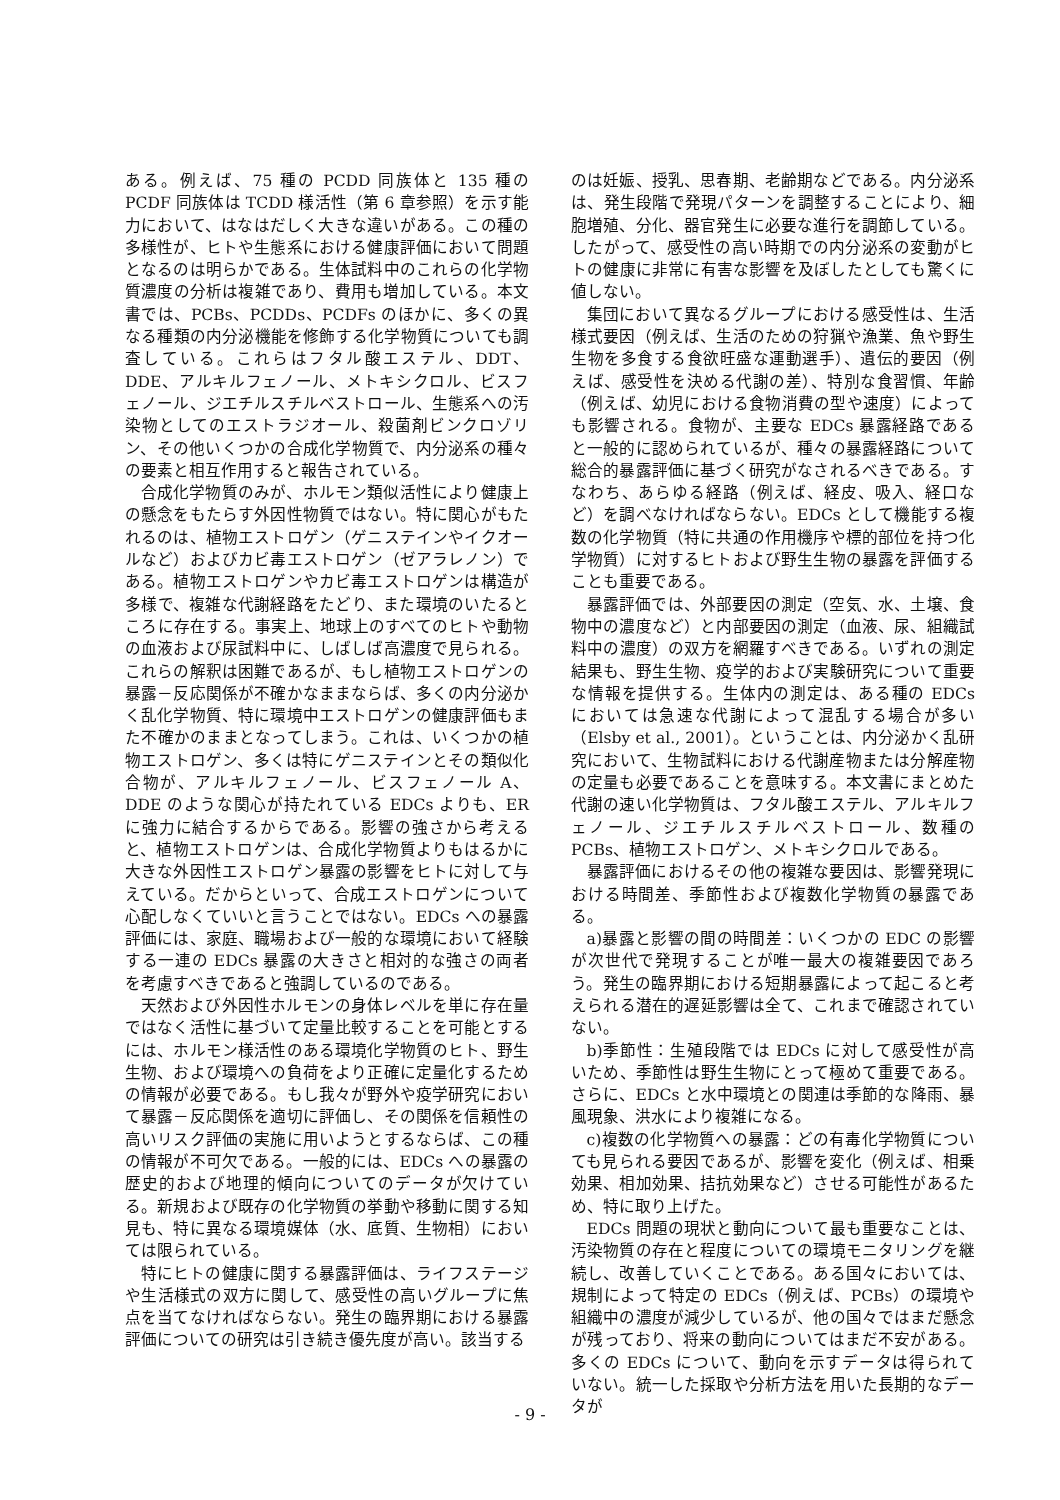ある。例えば、75 種の PCDD 同族体と 135 種の PCDF 同族体は TCDD 様活性（第 6 章参照）を示す能力において、はなはだしく大きな違いがある。この種の多様性が、ヒトや生態系における健康評価において問題となるのは明らかである。生体試料中のこれらの化学物質濃度の分析は複雑であり、費用も増加している。本文書では、PCBs、PCDDs、PCDFs のほかに、多くの異なる種類の内分泌機能を修飾する化学物質についても調査している。これらはフタル酸エステル、DDT、DDE、アルキルフェノール、メトキシクロル、ビスフェノール、ジエチルスチルベストロール、生態系への汚染物としてのエストラジオール、殺菌剤ビンクロゾリン、その他いくつかの合成化学物質で、内分泌系の種々の要素と相互作用すると報告されている。
合成化学物質のみが、ホルモン類似活性により健康上の懸念をもたらす外因性物質ではない。特に関心がもたれるのは、植物エストロゲン（ゲニステインやイクオールなど）およびカビ毒エストロゲン（ゼアラレノン）である。植物エストロゲンやカビ毒エストロゲンは構造が多様で、複雑な代謝経路をたどり、また環境のいたるところに存在する。事実上、地球上のすべてのヒトや動物の血液および尿試料中に、しばしば高濃度で見られる。これらの解釈は困難であるが、もし植物エストロゲンの暴露－反応関係が不確かなままならば、多くの内分泌かく乱化学物質、特に環境中エストロゲンの健康評価もまた不確かのままとなってしまう。これは、いくつかの植物エストロゲン、多くは特にゲニステインとその類似化合物が、アルキルフェノール、ビスフェノール A、DDE のような関心が持たれている EDCs よりも、ER に強力に結合するからである。影響の強さから考えると、植物エストロゲンは、合成化学物質よりもはるかに大きな外因性エストロゲン暴露の影響をヒトに対して与えている。だからといって、合成エストロゲンについて心配しなくていいと言うことではない。EDCs への暴露評価には、家庭、職場および一般的な環境において経験する一連の EDCs 暴露の大きさと相対的な強さの両者を考慮すべきであると強調しているのである。
天然および外因性ホルモンの身体レベルを単に存在量ではなく活性に基づいて定量比較することを可能とするには、ホルモン様活性のある環境化学物質のヒト、野生生物、および環境への負荷をより正確に定量化するための情報が必要である。もし我々が野外や疫学研究において暴露－反応関係を適切に評価し、その関係を信頼性の高いリスク評価の実施に用いようとするならば、この種の情報が不可欠である。一般的には、EDCs への暴露の歴史的および地理的傾向についてのデータが欠けている。新規および既存の化学物質の挙動や移動に関する知見も、特に異なる環境媒体（水、底質、生物相）においては限られている。
特にヒトの健康に関する暴露評価は、ライフステージや生活様式の双方に関して、感受性の高いグループに焦点を当てなければならない。発生の臨界期における暴露評価についての研究は引き続き優先度が高い。該当する
のは妊娠、授乳、思春期、老齢期などである。内分泌系は、発生段階で発現パターンを調整することにより、細胞増殖、分化、器官発生に必要な進行を調節している。したがって、感受性の高い時期での内分泌系の変動がヒトの健康に非常に有害な影響を及ぼしたとしても驚くに値しない。
集団において異なるグループにおける感受性は、生活様式要因（例えば、生活のための狩猟や漁業、魚や野生生物を多食する食欲旺盛な運動選手）、遺伝的要因（例えば、感受性を決める代謝の差）、特別な食習慣、年齢（例えば、幼児における食物消費の型や速度）によっても影響される。食物が、主要な EDCs 暴露経路であると一般的に認められているが、種々の暴露経路について総合的暴露評価に基づく研究がなされるべきである。すなわち、あらゆる経路（例えば、経皮、吸入、経口など）を調べなければならない。EDCs として機能する複数の化学物質（特に共通の作用機序や標的部位を持つ化学物質）に対するヒトおよび野生生物の暴露を評価することも重要である。
暴露評価では、外部要因の測定（空気、水、土壌、食物中の濃度など）と内部要因の測定（血液、尿、組織試料中の濃度）の双方を網羅すべきである。いずれの測定結果も、野生生物、疫学的および実験研究について重要な情報を提供する。生体内の測定は、ある種の EDCs においては急速な代謝によって混乱する場合が多い（Elsby et al., 2001）。ということは、内分泌かく乱研究において、生物試料における代謝産物または分解産物の定量も必要であることを意味する。本文書にまとめた代謝の速い化学物質は、フタル酸エステル、アルキルフェノール、ジエチルスチルベストロール、数種の PCBs、植物エストロゲン、メトキシクロルである。
暴露評価におけるその他の複雑な要因は、影響発現における時間差、季節性および複数化学物質の暴露である。
a)暴露と影響の間の時間差：いくつかの EDC の影響が次世代で発現することが唯一最大の複雑要因であろう。発生の臨界期における短期暴露によって起こると考えられる潜在的遅延影響は全て、これまで確認されていない。
b)季節性：生殖段階では EDCs に対して感受性が高いため、季節性は野生生物にとって極めて重要である。さらに、EDCs と水中環境との関連は季節的な降雨、暴風現象、洪水により複雑になる。
c)複数の化学物質への暴露：どの有毒化学物質についても見られる要因であるが、影響を変化（例えば、相乗効果、相加効果、拮抗効果など）させる可能性があるため、特に取り上げた。
EDCs 問題の現状と動向について最も重要なことは、汚染物質の存在と程度についての環境モニタリングを継続し、改善していくことである。ある国々においては、規制によって特定の EDCs（例えば、PCBs）の環境や組織中の濃度が減少しているが、他の国々ではまだ懸念が残っており、将来の動向についてはまだ不安がある。多くの EDCs について、動向を示すデータは得られていない。統一した採取や分析方法を用いた長期的なデータが
- 9 -